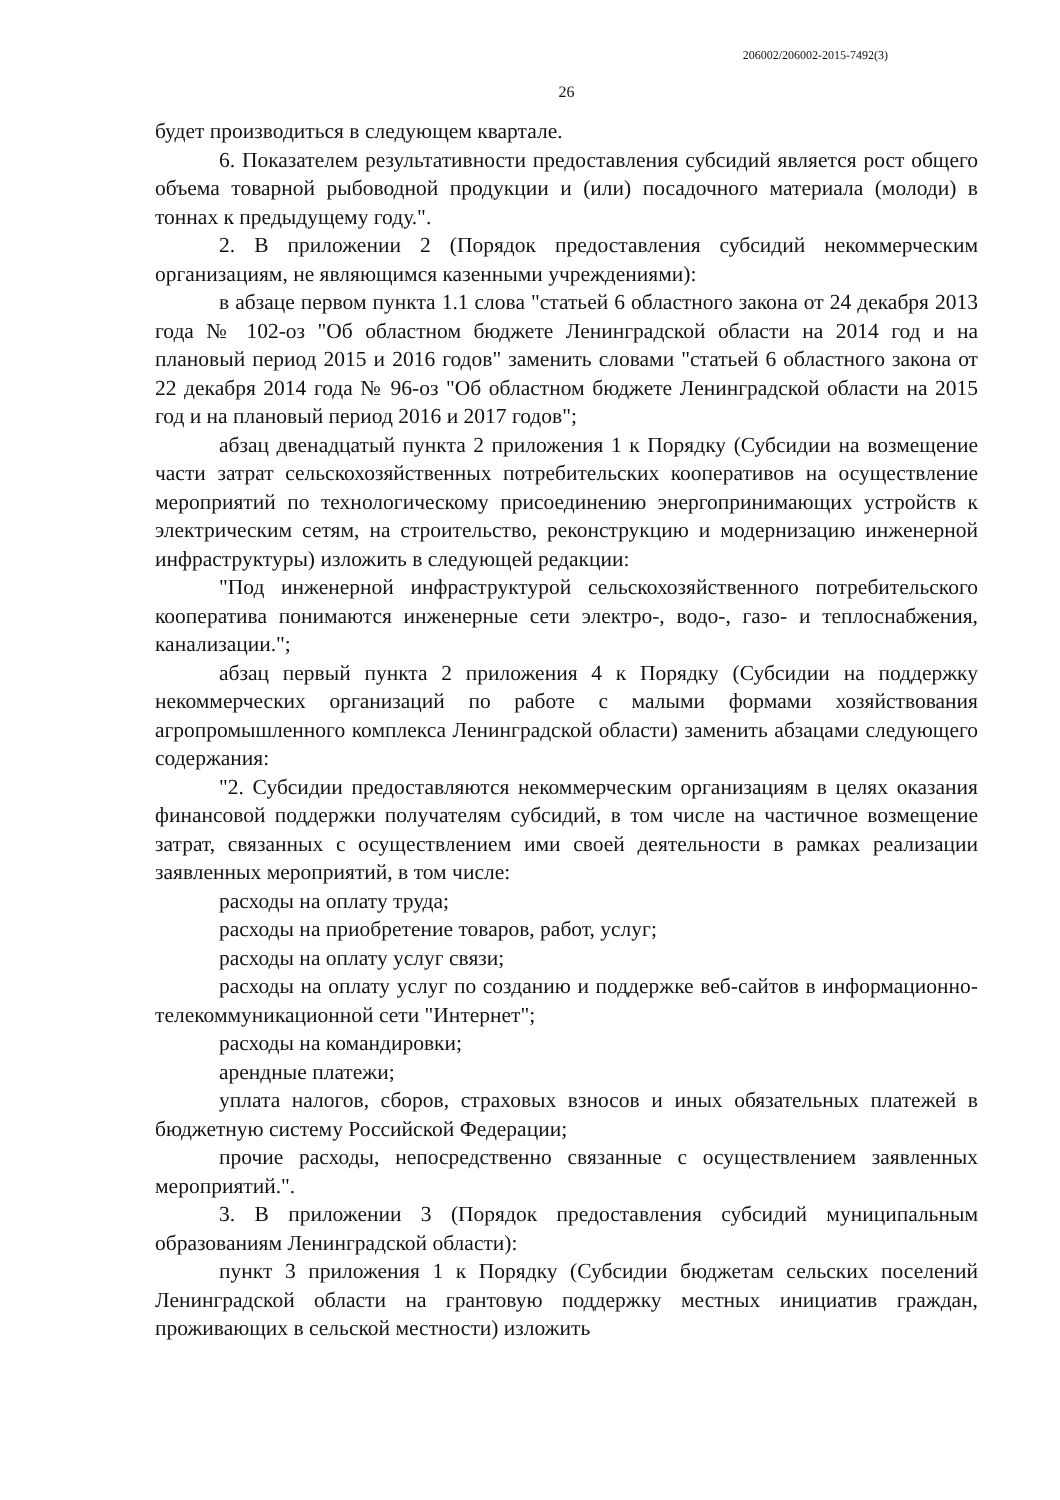206002/206002-2015-7492(3)
26
будет производиться в следующем квартале.
6. Показателем результативности предоставления субсидий является рост общего объема товарной рыбоводной продукции и (или) посадочного материала (молоди) в тоннах к предыдущему году.".
2. В приложении 2 (Порядок предоставления субсидий некоммерческим организациям, не являющимся казенными учреждениями):
в абзаце первом пункта 1.1 слова "статьей 6 областного закона от 24 декабря 2013 года № 102-оз "Об областном бюджете Ленинградской области на 2014 год и на плановый период 2015 и 2016 годов" заменить словами "статьей 6 областного закона от 22 декабря 2014 года № 96-оз "Об областном бюджете Ленинградской области на 2015 год и на плановый период 2016 и 2017 годов";
абзац двенадцатый пункта 2 приложения 1 к Порядку (Субсидии на возмещение части затрат сельскохозяйственных потребительских кооперативов на осуществление мероприятий по технологическому присоединению энергопринимающих устройств к электрическим сетям, на строительство, реконструкцию и модернизацию инженерной инфраструктуры) изложить в следующей редакции:
"Под инженерной инфраструктурой сельскохозяйственного потребительского кооператива понимаются инженерные сети электро-, водо-, газо- и теплоснабжения, канализации.";
абзац первый пункта 2 приложения 4 к Порядку (Субсидии на поддержку некоммерческих организаций по работе с малыми формами хозяйствования агропромышленного комплекса Ленинградской области) заменить абзацами следующего содержания:
"2. Субсидии предоставляются некоммерческим организациям в целях оказания финансовой поддержки получателям субсидий, в том числе на частичное возмещение затрат, связанных с осуществлением ими своей деятельности в рамках реализации заявленных мероприятий, в том числе:
расходы на оплату труда;
расходы на приобретение товаров, работ, услуг;
расходы на оплату услуг связи;
расходы на оплату услуг по созданию и поддержке веб-сайтов в информационно-телекоммуникационной сети "Интернет";
расходы на командировки;
арендные платежи;
уплата налогов, сборов, страховых взносов и иных обязательных платежей в бюджетную систему Российской Федерации;
прочие расходы, непосредственно связанные с осуществлением заявленных мероприятий.".
3. В приложении 3 (Порядок предоставления субсидий муниципальным образованиям Ленинградской области):
пункт 3 приложения 1 к Порядку (Субсидии бюджетам сельских поселений Ленинградской области на грантовую поддержку местных инициатив граждан, проживающих в сельской местности) изложить